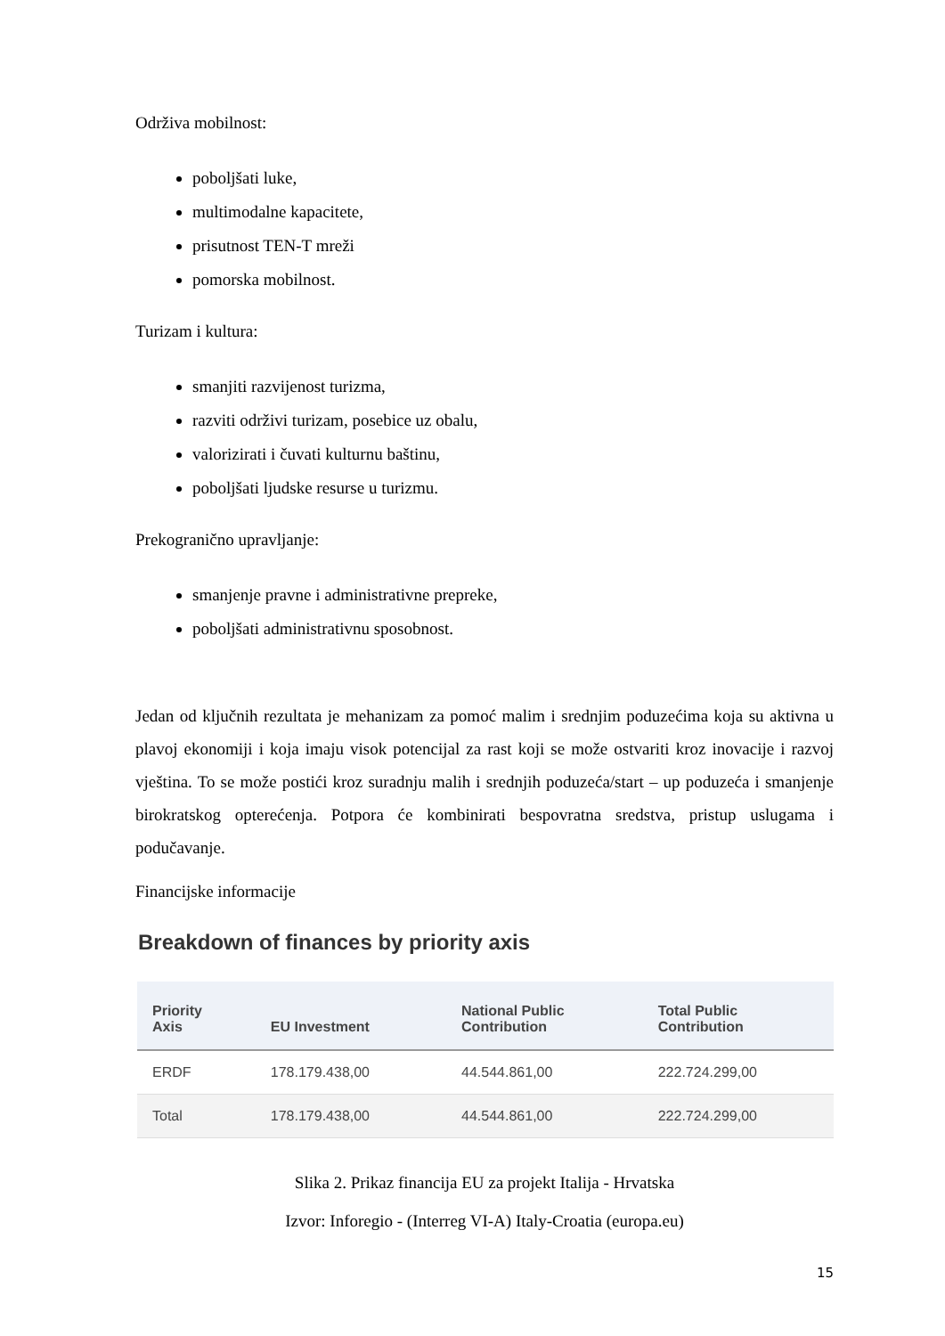Održiva mobilnost:
poboljšati luke,
multimodalne kapacitete,
prisutnost TEN-T mreži
pomorska mobilnost.
Turizam i kultura:
smanjiti razvijenost turizma,
razviti održivi turizam, posebice uz obalu,
valorizirati i čuvati kulturnu baštinu,
poboljšati ljudske resurse u turizmu.
Prekogranično upravljanje:
smanjenje pravne i administrativne prepreke,
poboljšati administrativnu sposobnost.
Jedan od ključnih rezultata je mehanizam za pomoć malim i srednjim poduzećima koja su aktivna u plavoj ekonomiji i koja imaju visok potencijal za rast koji se može ostvariti kroz inovacije i razvoj vještina. To se može postići kroz suradnju malih i srednjih poduzeća/start – up poduzeća i smanjenje birokratskog opterećenja. Potpora će kombinirati bespovratna sredstva, pristup uslugama i podučavanje.
Financijske informacije
Breakdown of finances by priority axis
| Priority Axis | EU Investment | National Public Contribution | Total Public Contribution |
| --- | --- | --- | --- |
| ERDF | 178.179.438,00 | 44.544.861,00 | 222.724.299,00 |
| Total | 178.179.438,00 | 44.544.861,00 | 222.724.299,00 |
Slika 2. Prikaz financija EU za projekt Italija - Hrvatska
Izvor: Inforegio - (Interreg VI-A) Italy-Croatia (europa.eu)
15